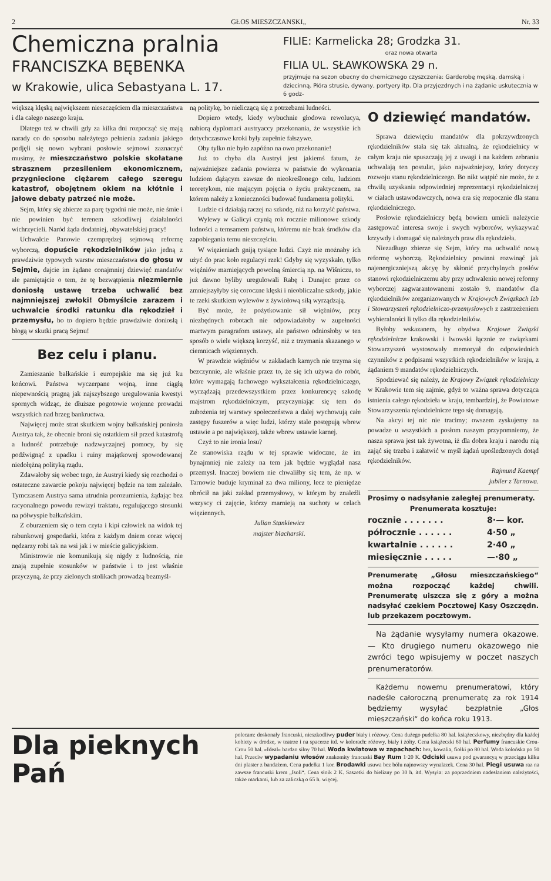2 GŁOS MIESZCZANSKI„ Nr. 33
Chemiczna pralnia
FRANCISZKA BĘBENKA
w Krakowie, ulica Sebastyana L. 17.
FILIE: Karmelicka 28; Grodzka 31.
oraz nowa otwarta
FILIA UL. SŁAWKOWSKA 29 n.
przyjmuje na sezon obecny do chemicznego czyszczenia: Garderobę męską, damską i dziecinną. Pióra strusie, dywany, portyery itp. Dla przyjezdnych i na żądanie uskutecznia w 6 godz-
większą klęską największem nieszczęściem dla mieszczaństwa i dla całego naszego kraju.
Dlatego też w chwili gdy za kilka dni rozpocząć się mają narady co do sposobu należytego pełnienia zadania jakiego podjęli się nowo wybrani posłowie sejmowi zaznaczyć musimy, że mieszczaństwo polskie skołatane strasznem przesileniem ekonomicznem, przygniecione ciężarem całego szeregu katastrof, obojętnem okiem na kłótnie i jałowe debaty patrzeć nie może.
Sejm, który się zbierze za parę tygodni nie może, nie śmie i nie powinien być terenem szkodliwej działalności wichrzycieli. Naród żąda dodatniej, obywatelskiej pracy!
Uchwalcie Panowie czemprędzej sejmową reformę wyborczą, dopuście rękodzielników jako jedną z prawdziwie typowych warstw mieszczaństwa do głosu w Sejmie, dajcie im żądane conajmniej dziewięć mandatów ale pamiętajcie o tem, że tę bezwątpienia niezmiernie doniosłą ustawę trzeba uchwalić bez najmniejszej zwłoki! Obmyślcie zarazem i uchwalcie środki ratunku dla rękodzieł i przemysłu, bo to dopiero będzie prawdziwie doniosłą i błogą w skutki pracą Sejmu!
Bez celu i planu.
Zamieszanie bałkańskie i europejskie ma się już ku końcowi. Państwa wyczerpane wojną, inne ciągłą niepewnością pragną jak najszybszego uregulowania kwestyi spornych widząc, że dłuższe pogotowie wojenne prowadzi wszystkich nad brzeg bankructwa.
Najwięcej może strat skutkiem wojny bałkańskiej poniosła Austrya tak, że obecnie broni się ostatkiem sił przed katastrofą a ludność potrzebuje nadzwyczajnej pomocy, by się podźwignąć z upadku i ruiny majątkowej spowodowanej niedołężną polityką rządu.
Zdawałoby się wobec tego, że Austryi kiedy się rozchodzi o ostateczne zawarcie pokoju najwięcej będzie na tem zależało. Tymczasem Austrya sama utrudnia porozumienia, żądając bez racyonalnego powodu rewizyi traktatu, regulującego stosunki na półwyspie bałkańskim.
Z oburzeniem się o tem czyta i kipi człowiek na widok tej rabunkowej gospodarki, która z każdym dniem coraz więcej nędzarzy robi tak na wsi jak i w mieście galicyjskiem.
Ministrowie nie komunikują się nigdy z ludnością, nie znają zupełnie stosunków w państwie i to jest właśnie przyczyną, że przy zielonych stolikach prowadzą bezmyśl-
ną politykę, bo nieliczącą się z potrzebami ludności.
Dopiero wtedy, kiedy wybuchnie głodowa rewolucya, nabiorą dyplomaci austryaccy przekonania, że wszystkie ich dotychczasowe kroki były zupełnie fałszywe.
Oby tylko nie było zapóźno na owo przekonanie!
Już to chyba dla Austryi jest jakiemś fatum, że najważniejsze zadania powierza w państwie do wykonania ludziom dążącym zawsze do nieokreślonego celu, ludziom teoretykom, nie mającym pojęcia o życiu praktycznem, na którem należy z konieczności budować fundamenta polityki.
Ludzie ci działają raczej na szkodę, niż na korzyść państwa.
Wylewy w Galicyi czynią rok rocznie milionowe szkody ludności a temsamem państwu, któremu nie brak środków dla zapobiegania temu nieszczęściu.
W więzieniach gniją tysiące ludzi. Czyż nie możnaby ich użyć do prac koło regulacyi rzek! Gdyby się wyzyskało, tylko więźniów marniejących powolną śmiercią np. na Wiśniczu, to już dawno byliby uregulowali Rabę i Dunajec przez co zmniejszyłyby się coroczne klęski i nieobliczalne szkody, jakie te rzeki skutkiem wylewów z żywiołową siłą wyrządzają.
Być może, że pożytkowanie sił więźniów, przy niezbędnych robotach nie odpowiadałoby w zupełności martwym paragrafom ustawy, ale państwo odniosłoby w ten sposób o wiele większą korzyść, niż z trzymania skazanego w ciemnicach więziennych.
W prawdzie więźniów w zakładach karnych nie trzyma się bezczynnie, ale właśnie przez to, że się ich używa do robót, które wymagają fachowego wykształcenia rękodzielniczego, wyrządzają przedewszystkiem przez konkurencyę szkodę majstrom rękodzielniczym, przyczyniając się tem do zubożenia tej warstwy społeczeństwa a dalej wychowują całe zastępy fuszerów a więc ludzi, którzy stale postępują wbrew ustawie a po największej, także wbrew ustawie karnej.
Czyż to nie ironia losu?
Ze stanowiska rządu w tej sprawie widoczne, że im bynajmniej nie zależy na tem jak będzie wyglądał nasz przemysł. Inaczej bowiem nie chwaliłby się tem, że np. w Tarnowie buduje kryminał za dwa miliony, lecz te pieniędze obrócił na jaki zakład przemysłowy, w którym by znaleźli wszyscy ci zajęcie, którzy marnieją na suchoty w celach więziennych.
Julian Stankiewicz
majster blacharski.
O dziewięć mandatów.
Sprawa dziewięciu mandatów dla pokrzywdzonych rękodzielników stała się tak aktualną, że rękodzielnicy w całym kraju nie spuszczają jej z uwagi i na każdem zebraniu uchwalają ten postulat, jako najważniejszy, który dotyczy rozwoju stanu rękodzielniczego. Bo nikt wątpić nie może, że z chwilą uzyskania odpowiedniej reprezentacyi rękodzielniczej w ciałach ustawodawczych, nowa era się rozpocznie dla stanu rękodzielniczego.
Posłowie rękodzielniczy będą bowiem umieli należycie zastępować interesa swoje i swych wyborców, wykazywać krzywdy i domagać się należnych praw dla rękodzieła.
Niezadługo zbierze się Sejm, który ma uchwalić nową reformę wyborczą. Rękodzielnicy powinni rozwinąć jak najenergiczniejszą akcyę by skłonić przychylnych posłów stanowi rękodzielniczemu aby przy uchwaleniu nowej reformy wyborczej zagwarantowanemi zostało 9. mandatów dla rękodzielników zorganizowanych w Krajowych Związkach Izb i Stowarzyszeń rękodzielniczo-przemysłowych z zastrzeżeniem wybieralności li tylko dla rękodzielników.
Byłoby wskazanem, by obydwa Krajowe Związki rękodzielnicze krakowski i lwowski łącznie ze związkami Stowarzyszeń wystosowały memoryał do odpowiednich czynników z podpisami wszystkich rękodzielników w kraju, z żądaniem 9 mandatów rękodzielniczych.
Spodziewać się należy, że Krajowy Związek rękodzielniczy w Krakowie tem się zajmie, gdyż to ważna sprawa dotycząca istnienia całego rękodzieła w kraju, tembardziej, że Powiatowe Stowarzyszenia rękodzielnicze tego się domagają.
Na akcyi tej nic nie tracimy; owszem zyskujemy na powadze u wszystkich a posłom naszym przypomniemy, że nasza sprawa jest tak żywotna, iż dla dobra kraju i narodu nią zająć się trzeba i załatwić w myśl żądań upośledzonych dotąd rękodzielników.
Rajmund Kaempf
jubiler z Tarnowa.
Prosimy o nadsyłanie zaległej prenumeraty.
Prenumerata kosztuje:
| rocznie . . . . . . . | 8·— kor. |
| półrocznie . . . . . . | 4·50 „ |
| kwartalnie . . . . . . | 2·40 „ |
| miesięcznie . . . . . | —·80 „ |
Prenumeratę „Głosu mieszczańskiego“ można rozpocząć każdej chwili. Prenumeratę uiszcza się z góry a można nadsyłać czekiem Pocztowej Kasy Oszczędn. lub przekazem pocztowym.
Na żądanie wysyłamy numera okazowe. — Kto drugiego numeru okazowego nie zwróci tego wpisujemy w poczet naszych prenumeratorów.
Każdemu nowemu prenumeratowi, który nadeśle całoroczną prenumeratę za rok 1914 będziemy wysyłać bezpłatnie „Głos mieszczański“ do końca roku 1913.
Dla pieknych Pań
polecam: doskonały francuski, nieszkodliwy puder biały i różowy. Cena dużego pudełka 80 hal. książeczkowy, niezbędny dla każdej kobiety w drodze, w teatrze i na spacerze itd. w kolorach: różowy, biały i żółty. Cena książeczki 60 hal. Perfumy francuskie Crou-Crou 50 hal. »Ideal« bardzo silny 70 hal. Woda kwiatowa w zapachach: bez, kowalia, fiołki po 80 hal. Woda kolońska po 50 hal. Przeciw wypadaniu włosów znakomity francuski Bay Rum 1·20 K. Odciski usuwa pod gwarancyą w przeciągu kilku dni plaster z bandażem. Cena pudełka 1 kor. Brodawki usuwa bez bólu najnowszy wynalazek. Cena 30 hal. Piegi usuwa raz na zawsze francuski krem „Isoli“. Cena słoik 2 K. Saszetki do bielizny po 30 h. itd. Wysyła: za poprzedniem nadesłaniem należytości, także markami, lub za zaliczką o 65 h. więcej.